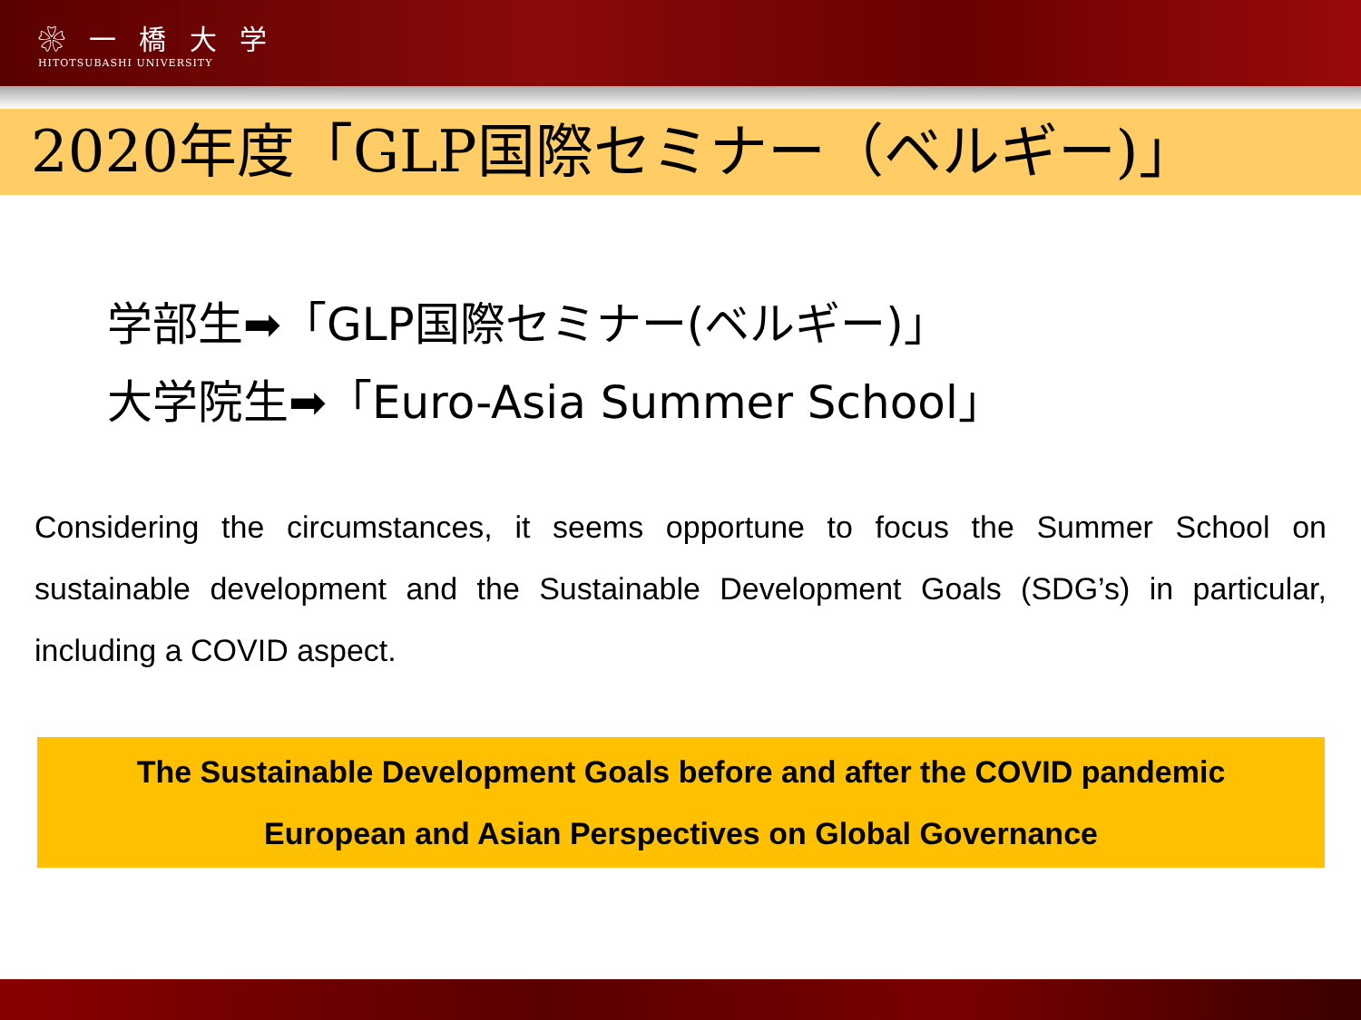❀ 一 橋 大 学
HITOTSUBASHI UNIVERSITY
2020年度「GLP国際セミナー（ベルギー)」
学部生➡「GLP国際セミナー(ベルギー)」
大学院生➡「Euro-Asia Summer School」
Considering the circumstances, it seems opportune to focus the Summer School on sustainable development and the Sustainable Development Goals (SDG’s) in particular, including a COVID aspect.
The Sustainable Development Goals before and after the COVID pandemic
European and Asian Perspectives on Global Governance